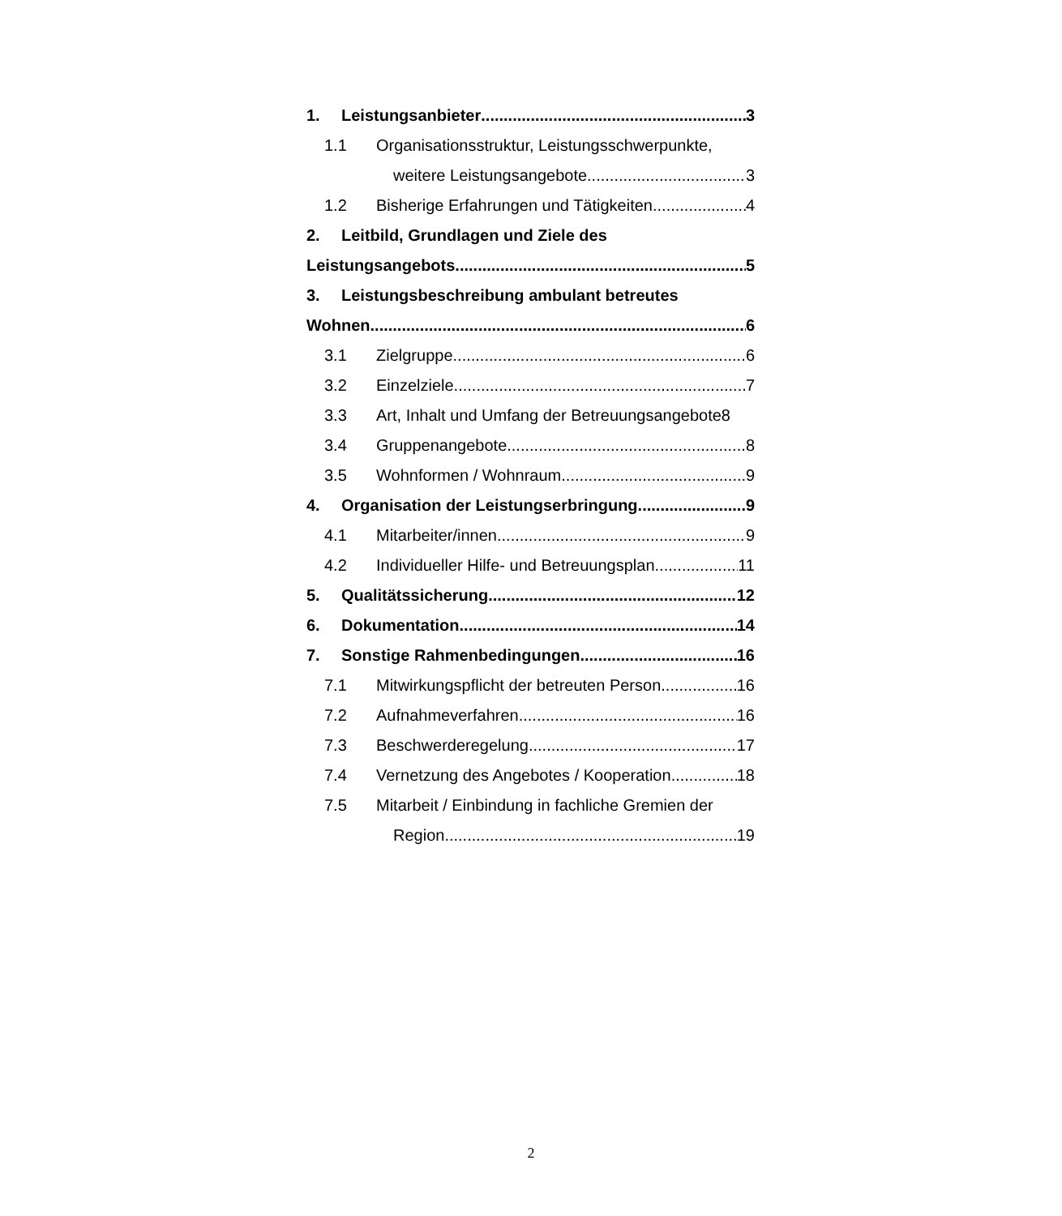1. Leistungsanbieter 3
1.1 Organisationsstruktur, Leistungsschwerpunkte,
weitere Leistungsangebote 3
1.2 Bisherige Erfahrungen und Tätigkeiten 4
2. Leitbild, Grundlagen und Ziele des
Leistungsangebots 5
3. Leistungsbeschreibung ambulant betreutes
Wohnen 6
3.1 Zielgruppe 6
3.2 Einzelziele 7
3.3 Art, Inhalt und Umfang der Betreuungsangebote 8
3.4 Gruppenangebote 8
3.5 Wohnformen / Wohnraum 9
4. Organisation der Leistungserbringung 9
4.1 Mitarbeiter/innen 9
4.2 Individueller Hilfe- und Betreuungsplan 11
5. Qualitätssicherung 12
6. Dokumentation 14
7. Sonstige Rahmenbedingungen 16
7.1 Mitwirkungspflicht der betreuten Person 16
7.2 Aufnahmeverfahren 16
7.3 Beschwerderegelung 17
7.4 Vernetzung des Angebotes / Kooperation 18
7.5 Mitarbeit / Einbindung in fachliche Gremien der
Region 19
2